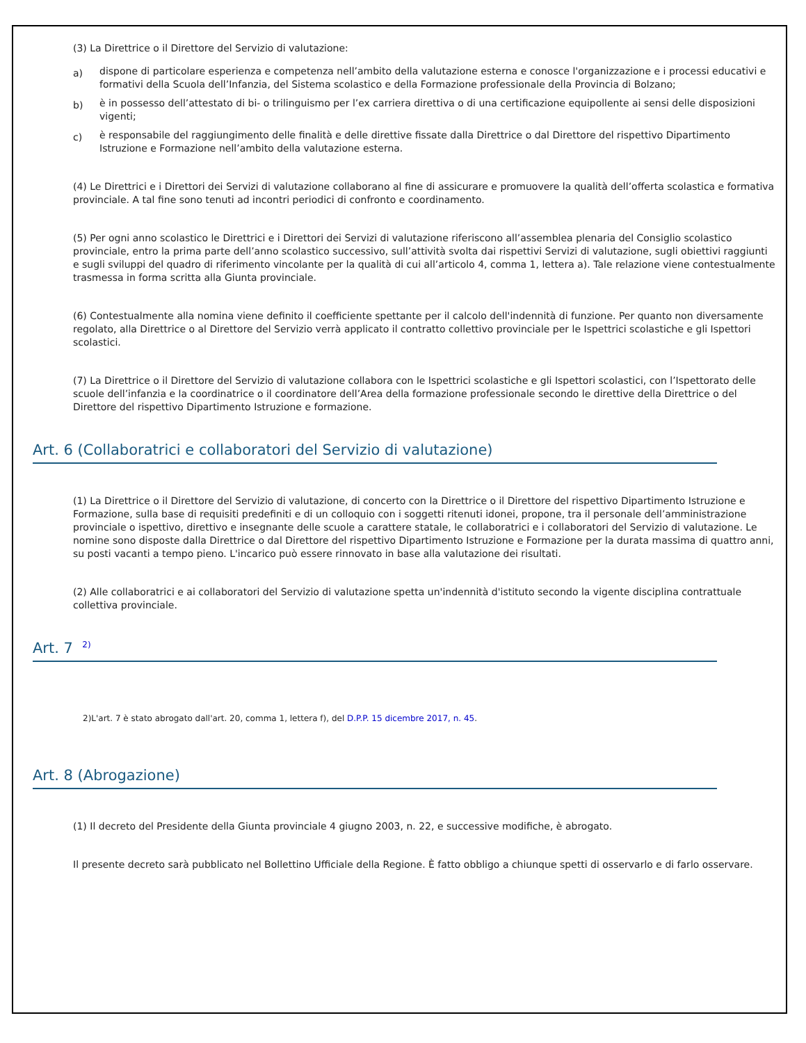(3) La Direttrice o il Direttore del Servizio di valutazione:
a)
dispone di particolare esperienza e competenza nell’ambito della valutazione esterna e conosce l'organizzazione e i processi educativi e formativi della Scuola dell’Infanzia, del Sistema scolastico e della Formazione professionale della Provincia di Bolzano;
b)
è in possesso dell’attestato di bi- o trilinguismo per l’ex carriera direttiva o di una certificazione equipollente ai sensi delle disposizioni vigenti;
c)
è responsabile del raggiungimento delle finalità e delle direttive fissate dalla Direttrice o dal Direttore del rispettivo Dipartimento Istruzione e Formazione nell’ambito della valutazione esterna.
(4) Le Direttrici e i Direttori dei Servizi di valutazione collaborano al fine di assicurare e promuovere la qualità dell’offerta scolastica e formativa provinciale. A tal fine sono tenuti ad incontri periodici di confronto e coordinamento.
(5) Per ogni anno scolastico le Direttrici e i Direttori dei Servizi di valutazione riferiscono all’assemblea plenaria del Consiglio scolastico provinciale, entro la prima parte dell’anno scolastico successivo, sull’attività svolta dai rispettivi Servizi di valutazione, sugli obiettivi raggiunti e sugli sviluppi del quadro di riferimento vincolante per la qualità di cui all’articolo 4, comma 1, lettera a). Tale relazione viene contestualmente trasmessa in forma scritta alla Giunta provinciale.
(6) Contestualmente alla nomina viene definito il coefficiente spettante per il calcolo dell'indennità di funzione. Per quanto non diversamente regolato, alla Direttrice o al Direttore del Servizio verrà applicato il contratto collettivo provinciale per le Ispettrici scolastiche e gli Ispettori scolastici.
(7) La Direttrice o il Direttore del Servizio di valutazione collabora con le Ispettrici scolastiche e gli Ispettori scolastici, con l’Ispettorato delle scuole dell’infanzia e la coordinatrice o il coordinatore dell’Area della formazione professionale secondo le direttive della Direttrice o del Direttore del rispettivo Dipartimento Istruzione e formazione.
Art. 6 (Collaboratrici e collaboratori del Servizio di valutazione)
(1) La Direttrice o il Direttore del Servizio di valutazione, di concerto con la Direttrice o il Direttore del rispettivo Dipartimento Istruzione e Formazione, sulla base di requisiti predefiniti e di un colloquio con i soggetti ritenuti idonei, propone, tra il personale dell’amministrazione provinciale o ispettivo, direttivo e insegnante delle scuole a carattere statale, le collaboratrici e i collaboratori del Servizio di valutazione. Le nomine sono disposte dalla Direttrice o dal Direttore del rispettivo Dipartimento Istruzione e Formazione per la durata massima di quattro anni, su posti vacanti a tempo pieno. L'incarico può essere rinnovato in base alla valutazione dei risultati.
(2) Alle collaboratrici e ai collaboratori del Servizio di valutazione spetta un'indennità d'istituto secondo la vigente disciplina contrattuale collettiva provinciale.
Art. 7 <sup>2)</sup>
2)L'art. 7 è stato abrogato dall'art. 20, comma 1, lettera f), del D.P.P. 15 dicembre 2017, n. 45.
Art. 8 (Abrogazione)
(1) Il decreto del Presidente della Giunta provinciale 4 giugno 2003, n. 22, e successive modifiche, è abrogato.
Il presente decreto sarà pubblicato nel Bollettino Ufficiale della Regione. È fatto obbligo a chiunque spetti di osservarlo e di farlo osservare.